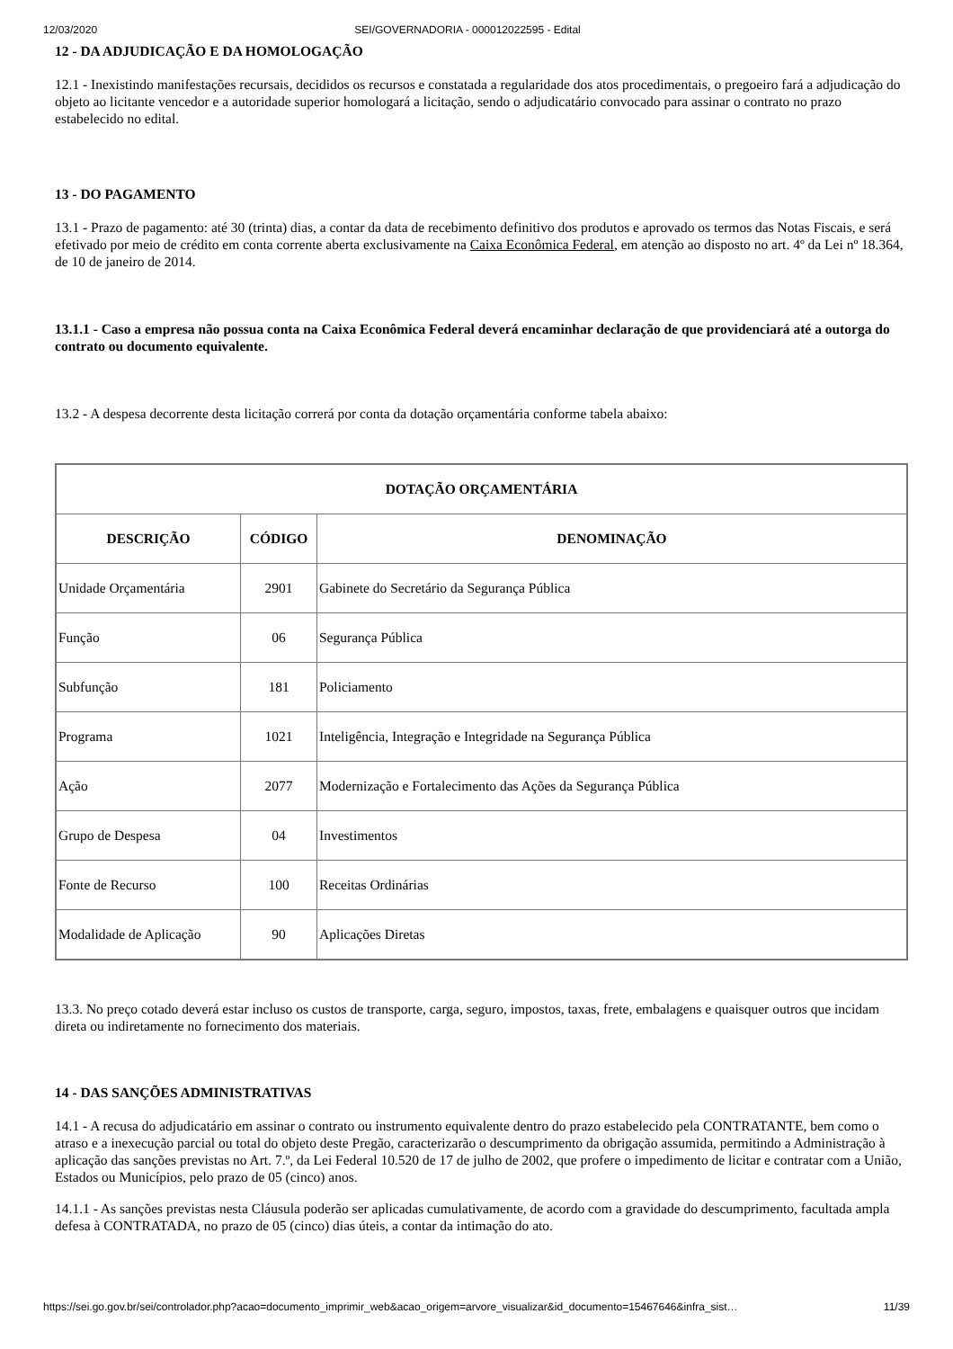12/03/2020 SEI/GOVERNADORIA - 000012022595 - Edital
12 - DA ADJUDICAÇÃO E DA HOMOLOGAÇÃO
12.1 - Inexistindo manifestações recursais, decididos os recursos e constatada a regularidade dos atos procedimentais, o pregoeiro fará a adjudicação do objeto ao licitante vencedor e a autoridade superior homologará a licitação, sendo o adjudicatário convocado para assinar o contrato no prazo estabelecido no edital.
13 - DO PAGAMENTO
13.1 - Prazo de pagamento: até 30 (trinta) dias, a contar da data de recebimento definitivo dos produtos e aprovado os termos das Notas Fiscais, e será efetivado por meio de crédito em conta corrente aberta exclusivamente na Caixa Econômica Federal, em atenção ao disposto no art. 4º da Lei nº 18.364, de 10 de janeiro de 2014.
13.1.1 - Caso a empresa não possua conta na Caixa Econômica Federal deverá encaminhar declaração de que providenciará até a outorga do contrato ou documento equivalente.
13.2 - A despesa decorrente desta licitação correrá por conta da dotação orçamentária conforme tabela abaixo:
| DOTAÇÃO ORÇAMENTÁRIA | | |
| --- | --- | --- |
| DESCRIÇÃO | CÓDIGO | DENOMINAÇÃO |
| Unidade Orçamentária | 2901 | Gabinete do Secretário da Segurança Pública |
| Função | 06 | Segurança Pública |
| Subfunção | 181 | Policiamento |
| Programa | 1021 | Inteligência, Integração e Integridade na Segurança Pública |
| Ação | 2077 | Modernização e Fortalecimento das Ações da Segurança Pública |
| Grupo de Despesa | 04 | Investimentos |
| Fonte de Recurso | 100 | Receitas Ordinárias |
| Modalidade de Aplicação | 90 | Aplicações Diretas |
13.3. No preço cotado deverá estar incluso os custos de transporte, carga, seguro, impostos, taxas, frete, embalagens e quaisquer outros que incidam direta ou indiretamente no fornecimento dos materiais.
14 - DAS SANÇÕES ADMINISTRATIVAS
14.1 - A recusa do adjudicatário em assinar o contrato ou instrumento equivalente dentro do prazo estabelecido pela CONTRATANTE, bem como o atraso e a inexecução parcial ou total do objeto deste Pregão, caracterizarão o descumprimento da obrigação assumida, permitindo a Administração à aplicação das sanções previstas no Art. 7.º, da Lei Federal 10.520 de 17 de julho de 2002, que profere o impedimento de licitar e contratar com a União, Estados ou Municípios, pelo prazo de 05 (cinco) anos.
14.1.1 - As sanções previstas nesta Cláusula poderão ser aplicadas cumulativamente, de acordo com a gravidade do descumprimento, facultada ampla defesa à CONTRATADA, no prazo de 05 (cinco) dias úteis, a contar da intimação do ato.
https://sei.go.gov.br/sei/controlador.php?acao=documento_imprimir_web&acao_origem=arvore_visualizar&id_documento=15467646&infra_sist… 11/39